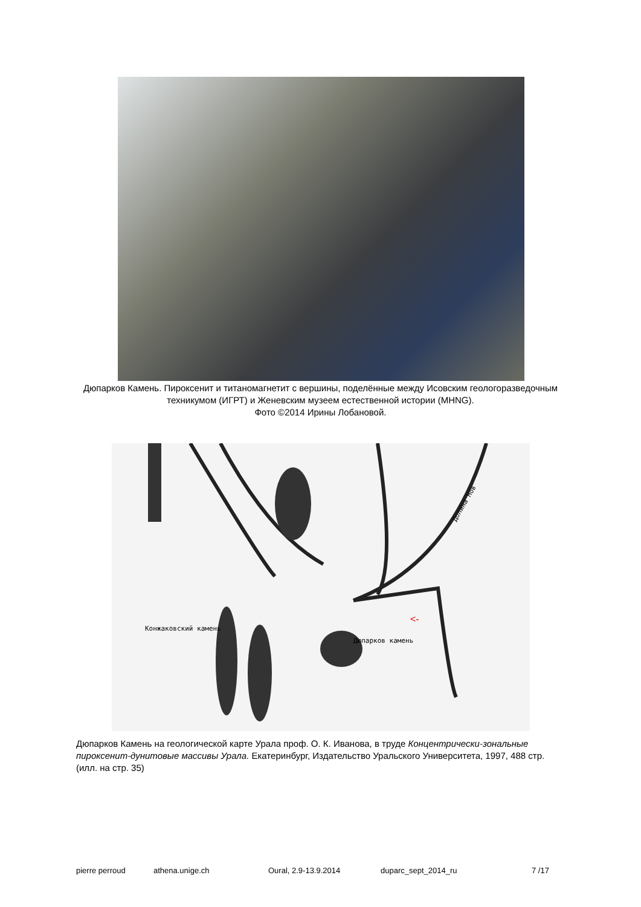Дюпарков Камень. Пироксенит и титаномагнетит с вершины, поделённые между Исовским геологоразведочным техникумом (ИГРТ) и Женевским музеем естественной истории (MHNG).
Фото ©2014 Ирины Лобановой.
Конжаковский камень
Дюпарков камень
Долина Нов
<-
Дюпарков Камень на геологической карте Урала проф. О. К. Иванова, в труде Концентрически-зональные пироксенит-дунитовые массивы Урала. Екатеринбург, Издательство Уральского Университета, 1997, 488 стр. (илл. на стр. 35)
pierre perroud athena.unige.ch Oural, 2.9-13.9.2014 duparc_sept_2014_ru 7 /17